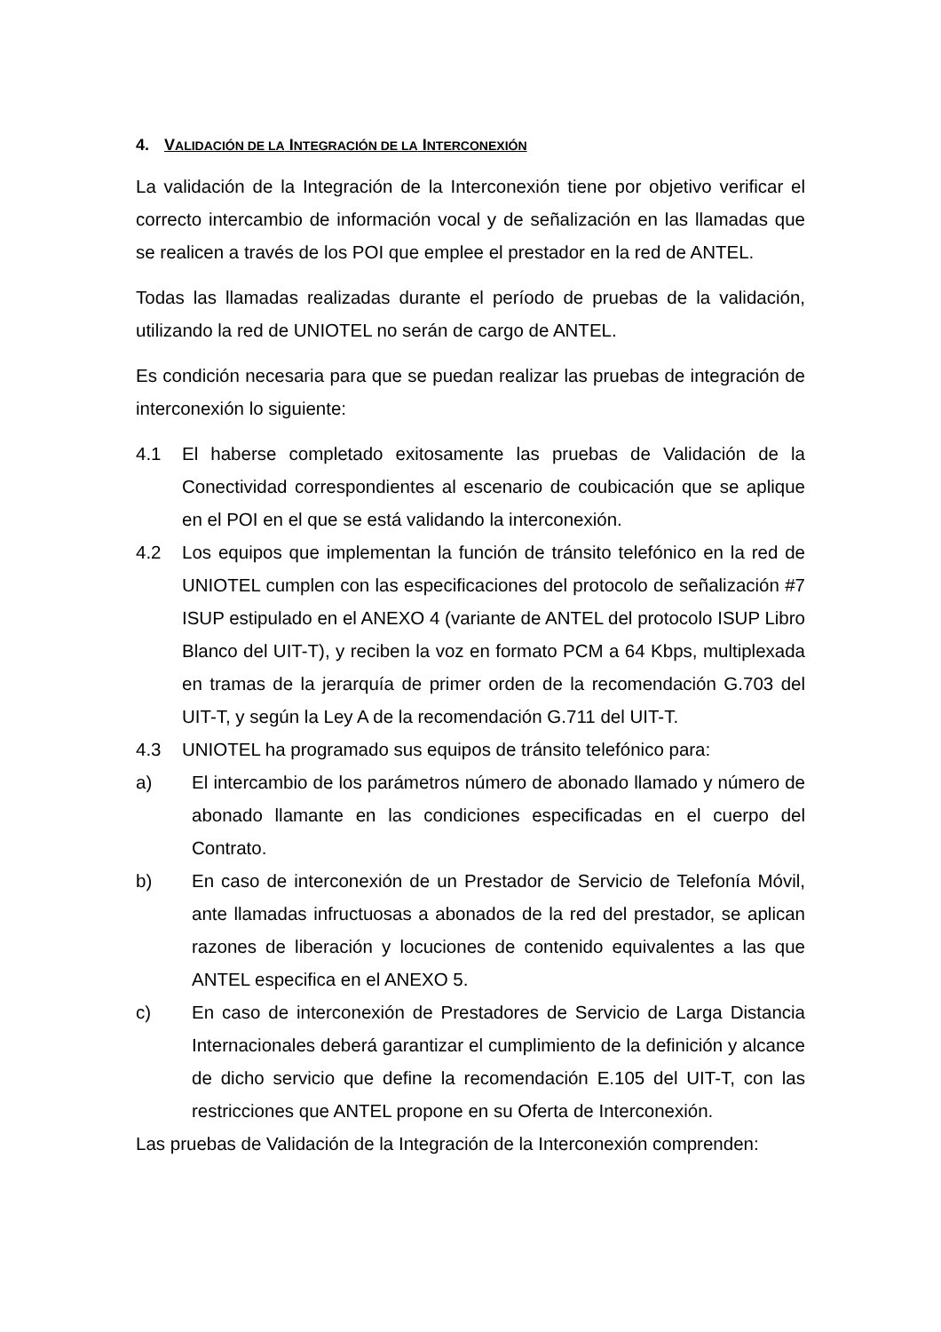4. VALIDACIÓN DE LA INTEGRACIÓN DE LA INTERCONEXIÓN
La validación de la Integración de la Interconexión tiene por objetivo verificar el correcto intercambio de información vocal y de señalización en las llamadas que se realicen a través de los POI que emplee el prestador en la red de ANTEL.
Todas las llamadas realizadas durante el período de pruebas de la validación, utilizando la red de UNIOTEL no serán de cargo de ANTEL.
Es condición necesaria para que se puedan realizar las pruebas de integración de interconexión lo siguiente:
4.1 El haberse completado exitosamente las pruebas de Validación de la Conectividad correspondientes al escenario de coubicación que se aplique en el POI en el que se está validando la interconexión.
4.2 Los equipos que implementan la función de tránsito telefónico en la red de UNIOTEL cumplen con las especificaciones del protocolo de señalización #7 ISUP estipulado en el ANEXO 4 (variante de ANTEL del protocolo ISUP Libro Blanco del UIT-T), y reciben la voz en formato PCM a 64 Kbps, multiplexada en tramas de la jerarquía de primer orden de la recomendación G.703 del UIT-T, y según la Ley A de la recomendación G.711 del UIT-T.
4.3 UNIOTEL ha programado sus equipos de tránsito telefónico para:
a) El intercambio de los parámetros número de abonado llamado y número de abonado llamante en las condiciones especificadas en el cuerpo del Contrato.
b) En caso de interconexión de un Prestador de Servicio de Telefonía Móvil, ante llamadas infructuosas a abonados de la red del prestador, se aplican razones de liberación y locuciones de contenido equivalentes a las que ANTEL especifica en el ANEXO 5.
c) En caso de interconexión de Prestadores de Servicio de Larga Distancia Internacionales deberá garantizar el cumplimiento de la definición y alcance de dicho servicio que define la recomendación E.105 del UIT-T, con las restricciones que ANTEL propone en su Oferta de Interconexión.
Las pruebas de Validación de la Integración de la Interconexión comprenden: